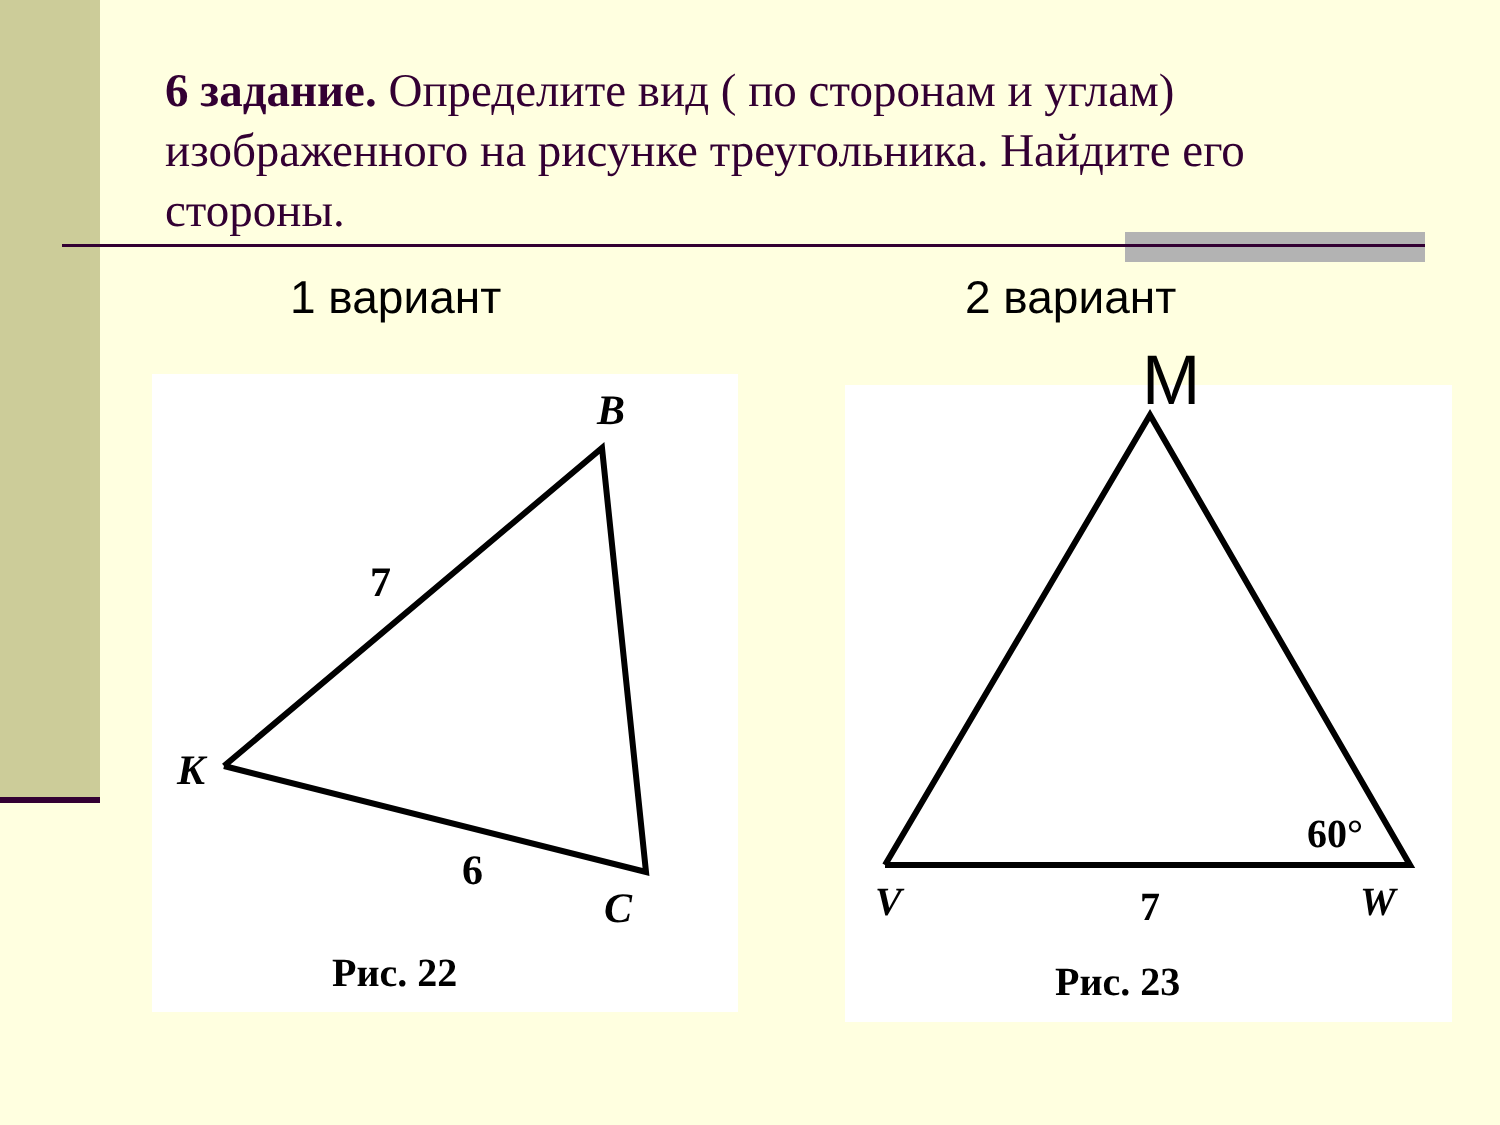6 задание. Определите вид ( по сторонам и углам) изображенного на рисунке треугольника. Найдите его стороны.
1 вариант 2 вариант
B
K
C
7
6
Рис. 22
60°
V
7
W
Рис. 23
M